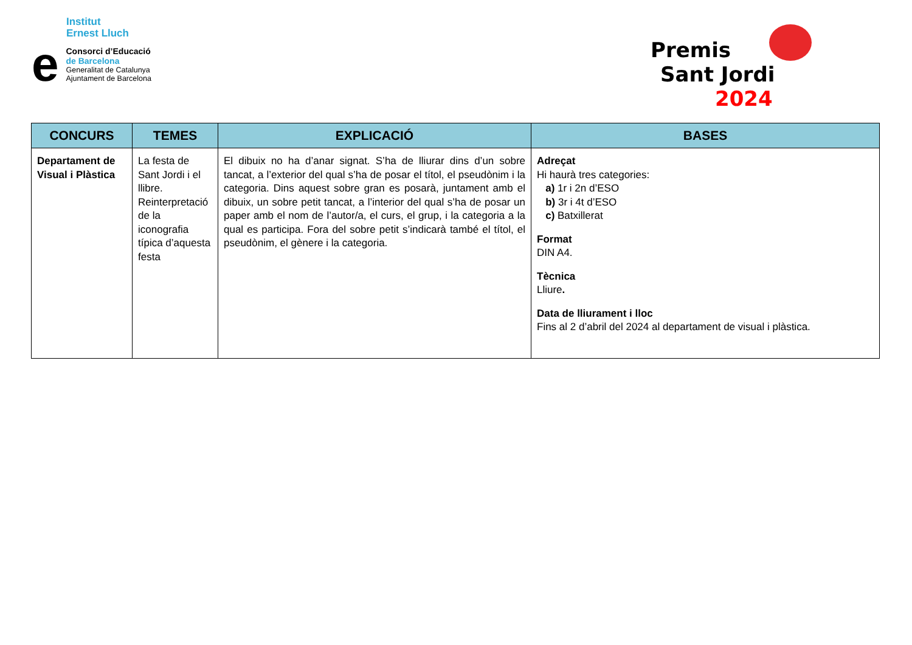Institut
Ernest Lluch
e
Consorci d’Educació
de Barcelona
Generalitat de Catalunya
Ajuntament de Barcelona
Premis
Sant Jordi 2024
| CONCURS | TEMES | EXPLICACIÓ | BASES |
| --- | --- | --- | --- |
| Departament de Visual i Plàstica | La festa de Sant Jordi i el llibre. Reinterpretació de la iconografia típica d’aquesta festa | El dibuix no ha d’anar signat. S’ha de lliurar dins d’un sobre tancat, a l’exterior del qual s’ha de posar el títol, el pseudònim i la categoria. Dins aquest sobre gran es posarà, juntament amb el dibuix, un sobre petit tancat, a l’interior del qual s’ha de posar un paper amb el nom de l’autor/a, el curs, el grup, i la categoria a la qual es participa. Fora del sobre petit s’indicarà també el títol, el pseudònim, el gènere i la categoria. | Adreçat Hi haurà tres categories: a) 1r i 2n d’ESO b) 3r i 4t d’ESO c) Batxillerat Format DIN A4. Tècnica Lliure . Data de lliurament i lloc Fins al 2 d’abril del 2024 al departament de visual i plàstica. |